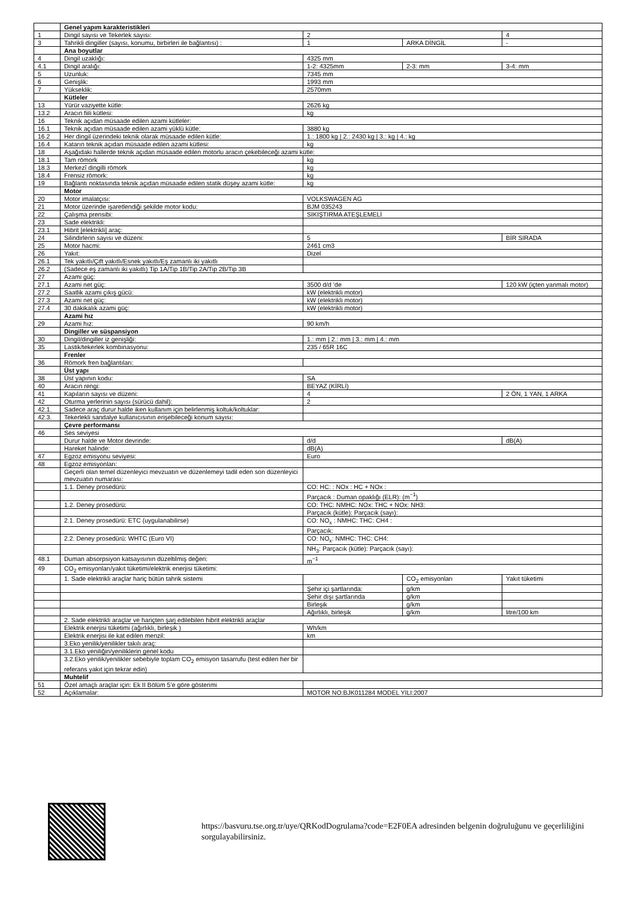| | Genel yapım karakteristikleri | | | |
| 1 | Dingil sayısı ve Tekerlek sayısı: | 2 | | 4 |
| 3 | Tahrikli dingiller (sayısı, konumu, birbirleri ile bağlantısı) : | 1 | ARKA DİNGİL | - |
| | Ana boyutlar | | | |
| 4 | Dingil uzaklığı: | 4325 mm | | |
| 4.1 | Dingil aralığı: | 1-2: 4325mm | 2-3: mm | 3-4: mm |
| 5 | Uzunluk: | 7345 mm | | |
| 6 | Genişlik: | 1993 mm | | |
| 7 | Yükseklik: | 2570mm | | |
| | Kütleler | | | |
| 13 | Yürür vaziyette kütle: | 2626 kg | | |
| 13.2 | Aracın fiili kütlesi: | kg | | |
| 16 | Teknik açıdan müsaade edilen azami kütleler: | | | |
| 16.1 | Teknik açıdan müsaade edilen azami yüklü kütle: | 3880 kg | | |
| 16.2 | Her dingil üzerindeki teknik olarak müsaade edilen kütle: | 1.: 1800 kg / 2.: 2430 kg / 3.: kg / 4.: kg | | |
| 16.4 | Katarın teknik açıdan müsaade edilen azami kütlesi: | kg | | |
| 18 | Aşağıdaki hallerde teknik açıdan müsaade edilen motorlu aracın çekebileceği azami kütle: | | | |
| 18.1 | Tam römork | kg | | |
| 18.3 | Merkezî dingilli römork | kg | | |
| 18.4 | Frensiz römork: | kg | | |
| 19 | Bağlantı noktasında teknik açıdan müsaade edilen statik düşey azami kütle: | kg | | |
| | Motor | | | |
| 20 | Motor imalatçısı: | VOLKSWAGEN AG | | |
| 21 | Motor üzerinde işaretlendiği şekilde motor kodu: | BJM 035243 | | |
| 22 | Çalışma prensibi: | SIKIŞTIRMA ATEŞLEMELİ | | |
| 23 | Sade elektrikli: | | | |
| 23.1 | Hibrit [elektrikli] araç: | | | |
| 24 | Silindirlerin sayısı ve düzeni: | 5 | | BİR SIRADA |
| 25 | Motor hacmi: | 2461 cm3 | | |
| 26 | Yakıt: | Dizel | | |
| 26.1 | Tek yakıtlı/Çift yakıtlı/Esnek yakıtlı/Eş zamanlı iki yakıtlı | | | |
| 26.2 | (Sadece eş zamanlı iki yakıtlı) Tip 1A/Tip 1B/Tip 2A/Tip 2B/Tip 3B | | | |
| 27 | Azami güç: | | | |
| 27.1 | Azami net güç: | 3500 d/d ‘de | | 120 kW (içten yanmalı motor) |
| 27.2 | Saatlik azami çıkış gücü: | kW (elektrikli motor) | | |
| 27.3 | Azami net güç: | kW (elektrikli motor) | | |
| 27.4 | 30 dakikalık azami güç: | kW (elektrikli motor) | | |
| | Azami hız | | | |
| 29 | Azami hız: | 90 km/h | | |
| | Dingiller ve süspansiyon | | | |
| 30 | Dingil/dingiller iz genişliği: | 1.: mm / 2.: mm / 3.: mm / 4.: mm | | |
| 35 | Lastik/tekerlek kombinasyonu: | 235 / 65R 16C | | |
| | Frenler | | | |
| 36 | Römork fren bağlantıları: | | | |
| | Üst yapı | | | |
| 38 | Üst yapının kodu: | SA | | |
| 40 | Aracın rengi: | BEYAZ (KİRLİ) | | |
| 41 | Kapıların sayısı ve düzeni: | 4 | | 2 ÖN, 1 YAN, 1 ARKA |
| 42 | Oturma yerlerinin sayısı (sürücü dahil): | 2 | | |
| 42.1. | Sadece araç durur halde iken kullanım için belirlenmiş koltuk/koltuklar: | | | |
| 42.3. | Tekerlekli sandalye kullanıcısının erişebileceği konum sayısı: | | | |
| | Çevre performansı | | | |
| 46 | Ses seviyesi | | | |
| | Durur halde ve Motor devrinde: | d/d | | dB(A) |
| | Hareket halinde: | dB(A) | | |
| 47 | Egzoz emisyonu seviyesi: | Euro | | |
| 48 | Egzoz emisyonları: | | | |
| | Geçerli olan temel düzenleyici mevzuatın ve düzenlemeyi tadil eden son düzenleyici mevzuatın numarası: | | | |
| | 1.1. Deney prosedürü: | CO: HC: : NOx : HC + NOx : | | |
| | | Parçacık : Duman opaklığı (ELR): (m<sup>−1</sup>) | | |
| | 1.2. Deney prosedürü: | CO: THC: NMHC: NOx: THC + NOx: NH3: | | |
| | | Parçacık (kütle): Parçacık (sayı): | | |
| | 2.1. Deney prosedürü: ETC (uygulanabilirse) | CO: NO<sub>x</sub> : NMHC: THC: CH4 : | | |
| | | Parçacık: | | |
| | 2.2. Deney prosedürü: WHTC (Euro VI) | CO: NO<sub>x</sub>: NMHC: THC: CH4: | | |
| | | NH<sub>3</sub>: Parçacık (kütle): Parçacık (sayı): | | |
| 48.1 | Duman absorpsiyon katsayısının düzeltilmiş değeri: | m<sup>−1</sup> | | |
| 49 | CO<sub>2</sub> emisyonları/yakıt tüketimi/elektrik enerjisi tüketimi: | | | |
| | 1. Sade elektrikli araçlar hariç bütün tahrik sistemi | | CO<sub>2</sub> emisyonları | Yakıt tüketimi |
| | | Şehir içi şartlarında: | g/km | |
| | | Şehir dışı şartlarında | g/km | |
| | | Birleşik | g/km | |
| | | Ağırlıklı, birleşik | g/km | litre/100 km |
| | 2. Sade elektrikli araçlar ve hariçten şarj edilebilen hibrit elektrikli araçlar | | | |
| | Elektrik enerjisi tüketimi (ağırlıklı, birleşik ) | Wh/km | | |
| | Elektrik enerjisi ile kat edilen menzil: | km | | |
| | 3.Eko yenilik/yenilikler takılı araç: | | | |
| | 3.1.Eko yeniliğin/yeniliklerin genel kodu | | | |
| | 3.2.Eko yenilik/yenilikler sebebiyle toplam CO<sub>2</sub> emisyon tasarrufu (test edilen her bir referans yakıt için tekrar edin) | | | |
| | Muhtelif | | | |
| 51 | Özel amaçlı araçlar için: Ek II Bölüm 5’e göre gösterimi | | | |
| 52 | Açıklamalar: | MOTOR NO:BJK011284 MODEL YILI:2007 | | |
https://basvuru.tse.org.tr/uye/QRKodDogrulama?code=E2F0EA adresinden belgenin doğruluğunu ve geçerliliğini sorgulayabilirsiniz.